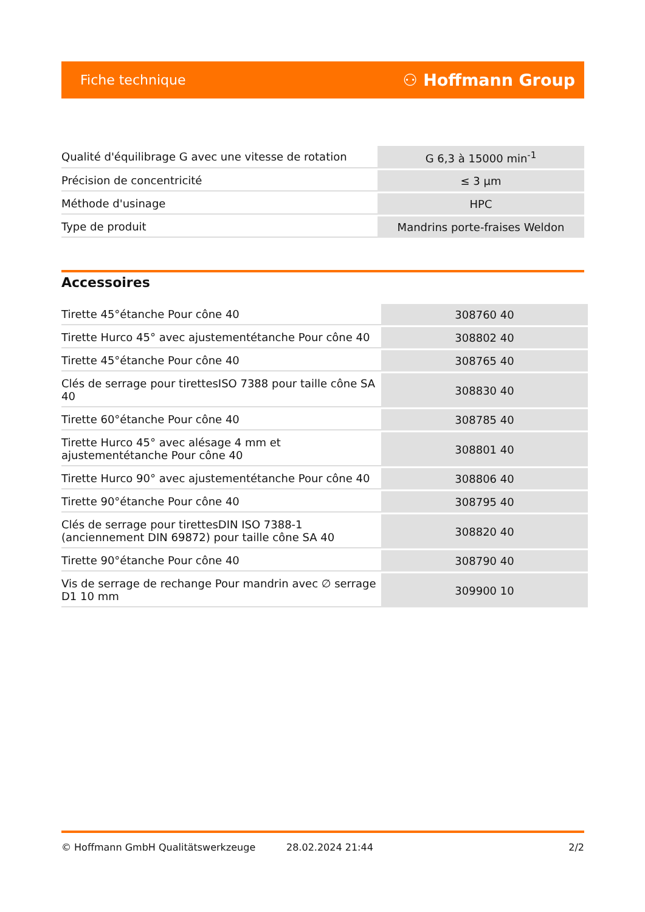Fiche technique ⚇ Hoffmann Group
| Qualité d'équilibrage G avec une vitesse de rotation | G 6,3 à 15000 min<sup>-1</sup> |
| Précision de concentricité | ≤ 3 µm |
| Méthode d'usinage | HPC |
| Type de produit | Mandrins porte-fraises Weldon |
Accessoires
| Tirette 45°étanche Pour cône 40 | 308760 40 |
| Tirette Hurco 45° avec ajustementétanche Pour cône 40 | 308802 40 |
| Tirette 45°étanche Pour cône 40 | 308765 40 |
| Clés de serrage pour tirettesISO 7388 pour taille cône SA 40 | 308830 40 |
| Tirette 60°étanche Pour cône 40 | 308785 40 |
| Tirette Hurco 45° avec alésage 4 mm et ajustementétanche Pour cône 40 | 308801 40 |
| Tirette Hurco 90° avec ajustementétanche Pour cône 40 | 308806 40 |
| Tirette 90°étanche Pour cône 40 | 308795 40 |
| Clés de serrage pour tirettesDIN ISO 7388-1 (anciennement DIN 69872) pour taille cône SA 40 | 308820 40 |
| Tirette 90°étanche Pour cône 40 | 308790 40 |
| Vis de serrage de rechange Pour mandrin avec ∅ serrage D1 10 mm | 309900 10 |
© Hoffmann GmbH Qualitätswerkzeuge 28.02.2024 21:44 2/2